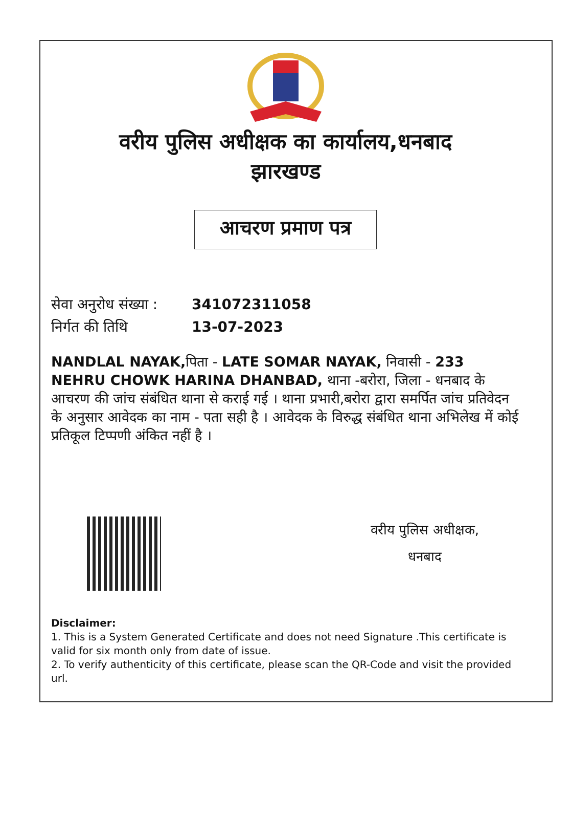वरीय पुलिस अधीक्षक का कार्यालय,धनबाद
झारखण्ड
आचरण प्रमाण पत्र
सेवा अनुरोध संख्या : 341072311058
निर्गत की तिथि 13-07-2023
NANDLAL NAYAK, पिता - LATE SOMAR NAYAK, निवासी - 233 NEHRU CHOWK HARINA DHANBAD, थाना -बरोरा, जिला - धनबाद के आचरण की जांच संबंधित थाना से कराई गई । थाना प्रभारी,बरोरा द्वारा समर्पित जांच प्रतिवेदन के अनुसार आवेदक का नाम - पता सही है । आवेदक के विरुद्ध संबंधित थाना अभिलेख में कोई प्रतिकूल टिप्पणी अंकित नहीं है ।
वरीय पुलिस अधीक्षक,
धनबाद
Disclaimer:
1. This is a System Generated Certificate and does not need Signature .This certificate is valid for six month only from date of issue.
2. To verify authenticity of this certificate, please scan the QR-Code and visit the provided url.